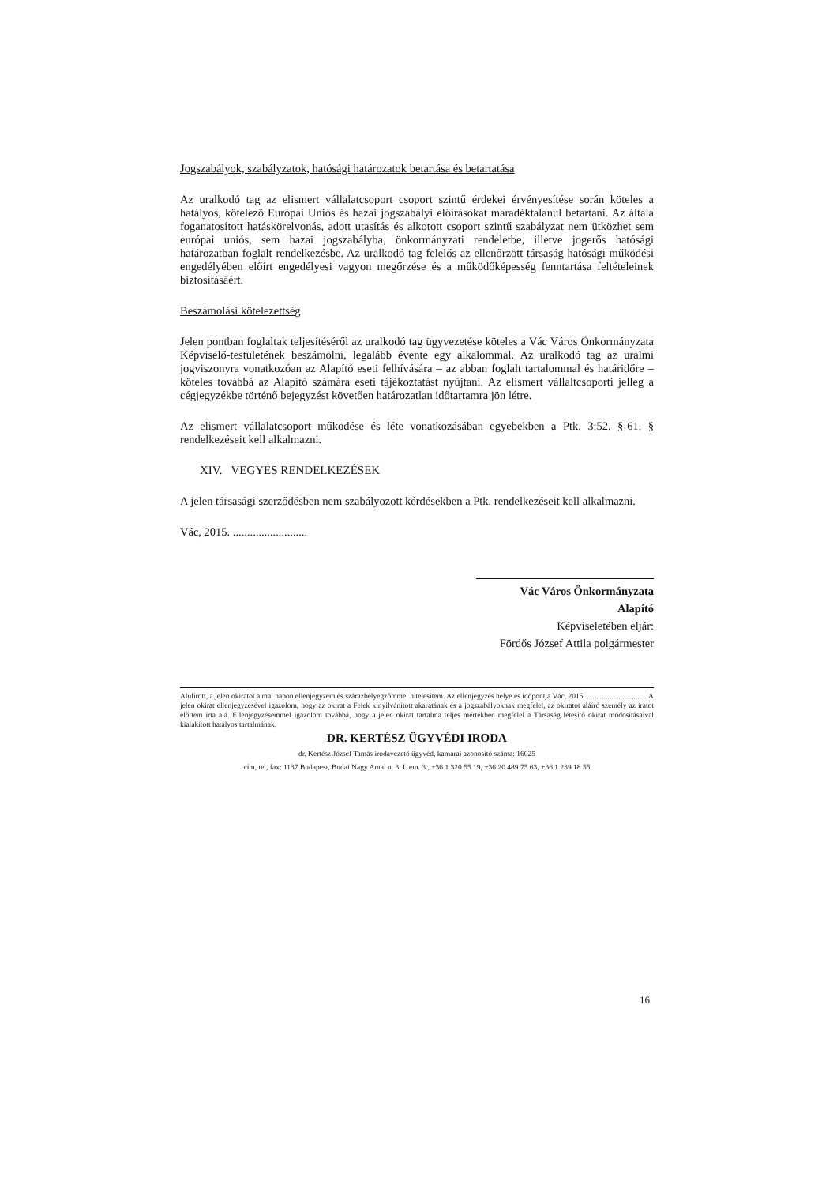Jogszabályok, szabályzatok, hatósági határozatok betartása és betartatása
Az uralkodó tag az elismert vállalatcsoport csoport szintű érdekei érvényesítése során köteles a hatályos, kötelező Európai Uniós és hazai jogszabályi előírásokat maradéktalanul betartani. Az általa foganatosított hatáskörelvonás, adott utasítás és alkotott csoport szintű szabályzat nem ütközhet sem európai uniós, sem hazai jogszabályba, önkormányzati rendeletbe, illetve jogerős hatósági határozatban foglalt rendelkezésbe. Az uralkodó tag felelős az ellenőrzött társaság hatósági működési engedélyében előírt engedélyesi vagyon megőrzése és a működőképesség fenntartása feltételeinek biztosításáért.
Beszámolási kötelezettség
Jelen pontban foglaltak teljesítéséről az uralkodó tag ügyvezetése köteles a Vác Város Önkormányzata Képviselő-testületének beszámolni, legalább évente egy alkalommal. Az uralkodó tag az uralmi jogviszonyra vonatkozóan az Alapító eseti felhívására – az abban foglalt tartalommal és határidőre – köteles továbbá az Alapító számára eseti tájékoztatást nyújtani. Az elismert vállaltcsoporti jelleg a cégjegyzékbe történő bejegyzést követően határozatlan időtartamra jön létre.
Az elismert vállalatcsoport működése és léte vonatkozásában egyebekben a Ptk. 3:52. §-61. § rendelkezéseit kell alkalmazni.
XIV. VEGYES RENDELKEZÉSEK
A jelen társasági szerződésben nem szabályozott kérdésekben a Ptk. rendelkezéseit kell alkalmazni.
Vác, 2015. ..........................
Vác Város Önkormányzata
Alapító
Képviseletében eljár:
Fördős József Attila polgármester
Alulírott, a jelen okiratot a mai napon ellenjegyzem és szárazbélyegzőmmel hitelesítem. Az ellenjegyzés helye és időpontja Vác, 2015. ................................ A jelen okirat ellenjegyzésével igazolom, hogy az okirat a Felek kinyilvánított akaratának és a jogszabályoknak megfelel, az okiratot aláíró személy az iratot előttem írta alá. Ellenjegyzésemmel igazolom továbbá, hogy a jelen okirat tartalma teljes mértékben megfelel a Társaság létesítő okirat módosításaival kialakított hatályos tartalmának.
DR. KERTÉSZ ÜGYVÉDI IRODA
dr. Kertész József Tamás irodavezető ügyvéd, kamarai azonosító száma: 16025
cím, tel, fax: 1137 Budapest, Budai Nagy Antal u. 3. I. em. 3., +36 1 320 55 19, +36 20 489 75 63, +36 1 239 18 55
16